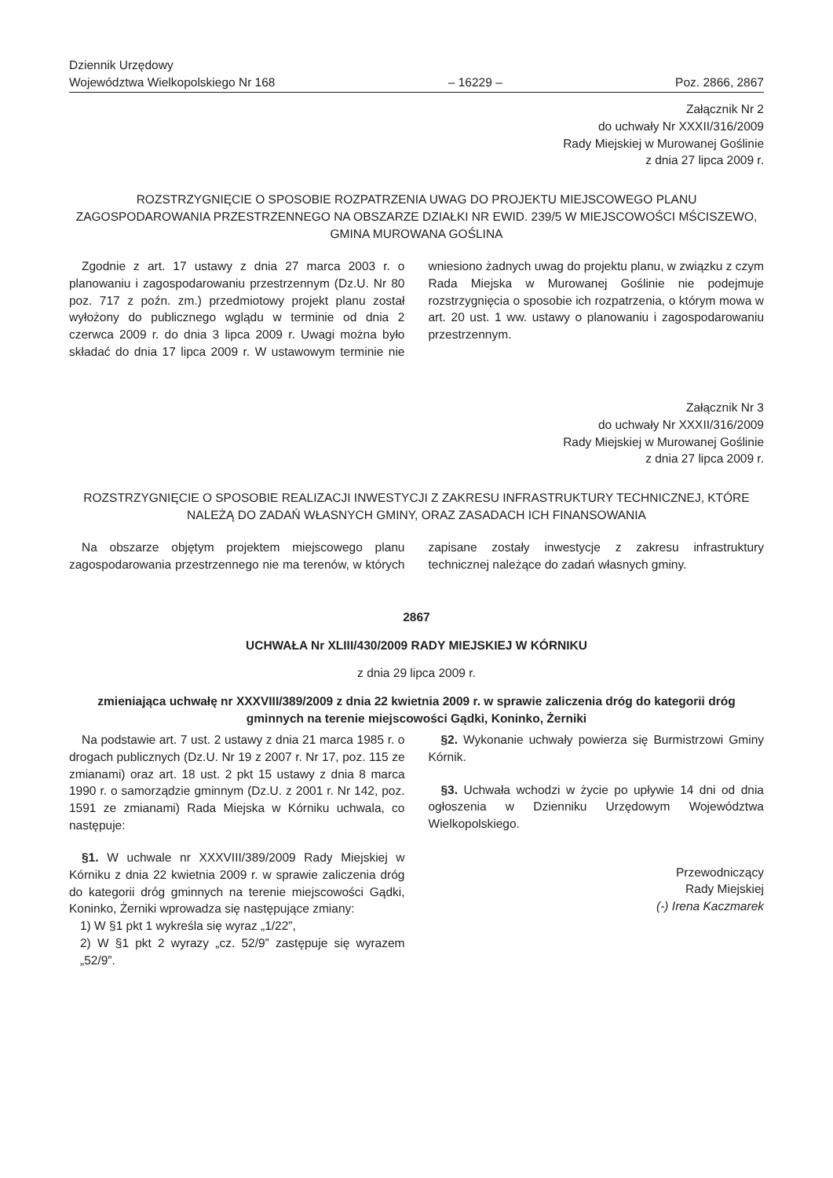Dziennik Urzędowy
Województwa Wielkopolskiego Nr 168
– 16229 –
Poz. 2866, 2867
Załącznik Nr 2
do uchwały Nr XXXII/316/2009
Rady Miejskiej w Murowanej Goślinie
z dnia 27 lipca 2009 r.
ROZSTRZYGNIĘCIE O SPOSOBIE ROZPATRZENIA UWAG DO PROJEKTU MIEJSCOWEGO PLANU ZAGOSPODAROWANIA PRZESTRZENNEGO NA OBSZARZE DZIAŁKI NR EWID. 239/5 W MIEJSCOWOŚCI MŚCISZEWO, GMINA MUROWANA GOŚLINA
Zgodnie z art. 17 ustawy z dnia 27 marca 2003 r. o planowaniu i zagospodarowaniu przestrzennym (Dz.U. Nr 80 poz. 717 z poźn. zm.) przedmiotowy projekt planu został wyłożony do publicznego wglądu w terminie od dnia 2 czerwca 2009 r. do dnia 3 lipca 2009 r. Uwagi można było składać do dnia 17 lipca 2009 r. W ustawowym terminie nie wniesiono żadnych uwag do projektu planu, w związku z czym Rada Miejska w Murowanej Goślinie nie podejmuje rozstrzygnięcia o sposobie ich rozpatrzenia, o którym mowa w art. 20 ust. 1 ww. ustawy o planowaniu i zagospodarowaniu przestrzennym.
Załącznik Nr 3
do uchwały Nr XXXII/316/2009
Rady Miejskiej w Murowanej Goślinie
z dnia 27 lipca 2009 r.
ROZSTRZYGNIĘCIE O SPOSOBIE REALIZACJI INWESTYCJI Z ZAKRESU INFRASTRUKTURY TECHNICZNEJ, KTÓRE NALEŻĄ DO ZADAŃ WŁASNYCH GMINY, ORAZ ZASADACH ICH FINANSOWANIA
Na obszarze objętym projektem miejscowego planu zagospodarowania przestrzennego nie ma terenów, w których zapisane zostały inwestycje z zakresu infrastruktury technicznej należące do zadań własnych gminy.
2867
UCHWAŁA Nr XLIII/430/2009 RADY MIEJSKIEJ W KÓRNIKU
z dnia 29 lipca 2009 r.
zmieniająca uchwałę nr XXXVIII/389/2009 z dnia 22 kwietnia 2009 r. w sprawie zaliczenia dróg do kategorii dróg gminnych na terenie miejscowości Gądki, Koninko, Żerniki
Na podstawie art. 7 ust. 2 ustawy z dnia 21 marca 1985 r. o drogach publicznych (Dz.U. Nr 19 z 2007 r. Nr 17, poz. 115 ze zmianami) oraz art. 18 ust. 2 pkt 15 ustawy z dnia 8 marca 1990 r. o samorządzie gminnym (Dz.U. z 2001 r. Nr 142, poz. 1591 ze zmianami) Rada Miejska w Kórniku uchwala, co następuje:
§1. W uchwale nr XXXVIII/389/2009 Rady Miejskiej w Kórniku z dnia 22 kwietnia 2009 r. w sprawie zaliczenia dróg do kategorii dróg gminnych na terenie miejscowości Gądki, Koninko, Żerniki wprowadza się następujące zmiany:
1) W §1 pkt 1 wykreśla się wyraz „1/22”,
2) W §1 pkt 2 wyrazy „cz. 52/9” zastępuje się wyrazem „52/9”.
§2. Wykonanie uchwały powierza się Burmistrzowi Gminy Kórnik.
§3. Uchwała wchodzi w życie po upływie 14 dni od dnia ogłoszenia w Dzienniku Urzędowym Województwa Wielkopolskiego.
Przewodniczący
Rady Miejskiej
(-) Irena Kaczmarek